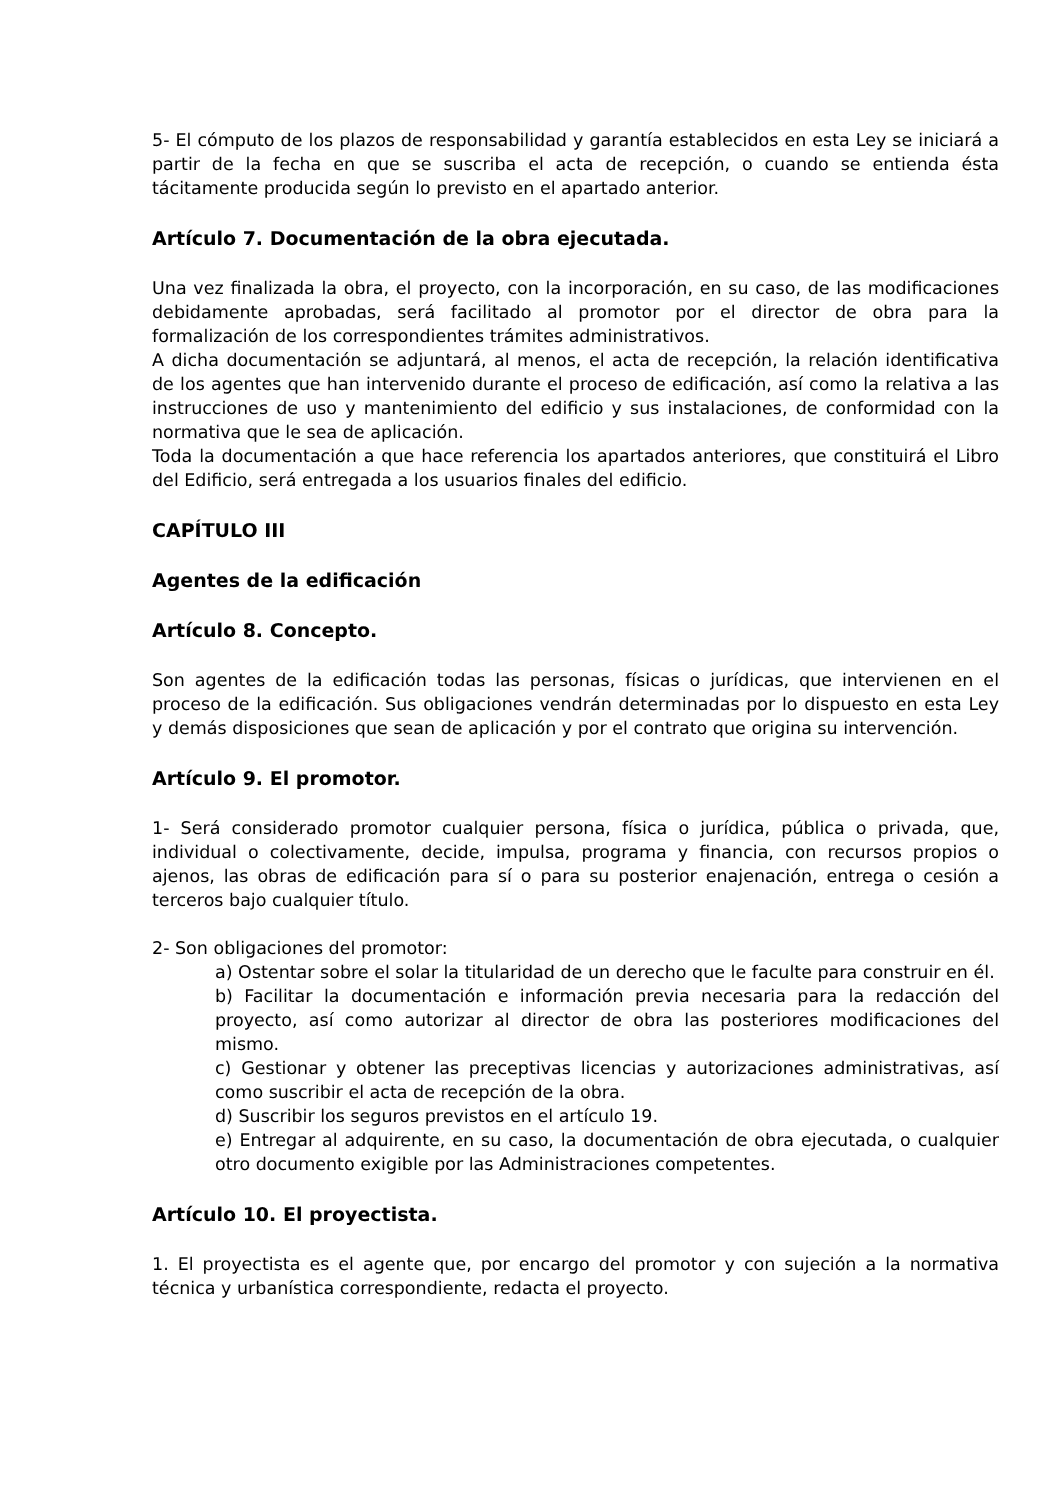5- El cómputo de los plazos de responsabilidad y garantía establecidos en esta Ley se iniciará a partir de la fecha en que se suscriba el acta de recepción, o cuando se entienda ésta tácitamente producida según lo previsto en el apartado anterior.
Artículo 7. Documentación de la obra ejecutada.
Una vez finalizada la obra, el proyecto, con la incorporación, en su caso, de las modificaciones debidamente aprobadas, será facilitado al promotor por el director de obra para la formalización de los correspondientes trámites administrativos.
A dicha documentación se adjuntará, al menos, el acta de recepción, la relación identificativa de los agentes que han intervenido durante el proceso de edificación, así como la relativa a las instrucciones de uso y mantenimiento del edificio y sus instalaciones, de conformidad con la normativa que le sea de aplicación.
Toda la documentación a que hace referencia los apartados anteriores, que constituirá el Libro del Edificio, será entregada a los usuarios finales del edificio.
CAPÍTULO III
Agentes de la edificación
Artículo 8. Concepto.
Son agentes de la edificación todas las personas, físicas o jurídicas, que intervienen en el proceso de la edificación. Sus obligaciones vendrán determinadas por lo dispuesto en esta Ley y demás disposiciones que sean de aplicación y por el contrato que origina su intervención.
Artículo 9. El promotor.
1- Será considerado promotor cualquier persona, física o jurídica, pública o privada, que, individual o colectivamente, decide, impulsa, programa y financia, con recursos propios o ajenos, las obras de edificación para sí o para su posterior enajenación, entrega o cesión a terceros bajo cualquier título.
2- Son obligaciones del promotor:
a) Ostentar sobre el solar la titularidad de un derecho que le faculte para construir en él.
b) Facilitar la documentación e información previa necesaria para la redacción del proyecto, así como autorizar al director de obra las posteriores modificaciones del mismo.
c) Gestionar y obtener las preceptivas licencias y autorizaciones administrativas, así como suscribir el acta de recepción de la obra.
d) Suscribir los seguros previstos en el artículo 19.
e) Entregar al adquirente, en su caso, la documentación de obra ejecutada, o cualquier otro documento exigible por las Administraciones competentes.
Artículo 10. El proyectista.
1. El proyectista es el agente que, por encargo del promotor y con sujeción a la normativa técnica y urbanística correspondiente, redacta el proyecto.